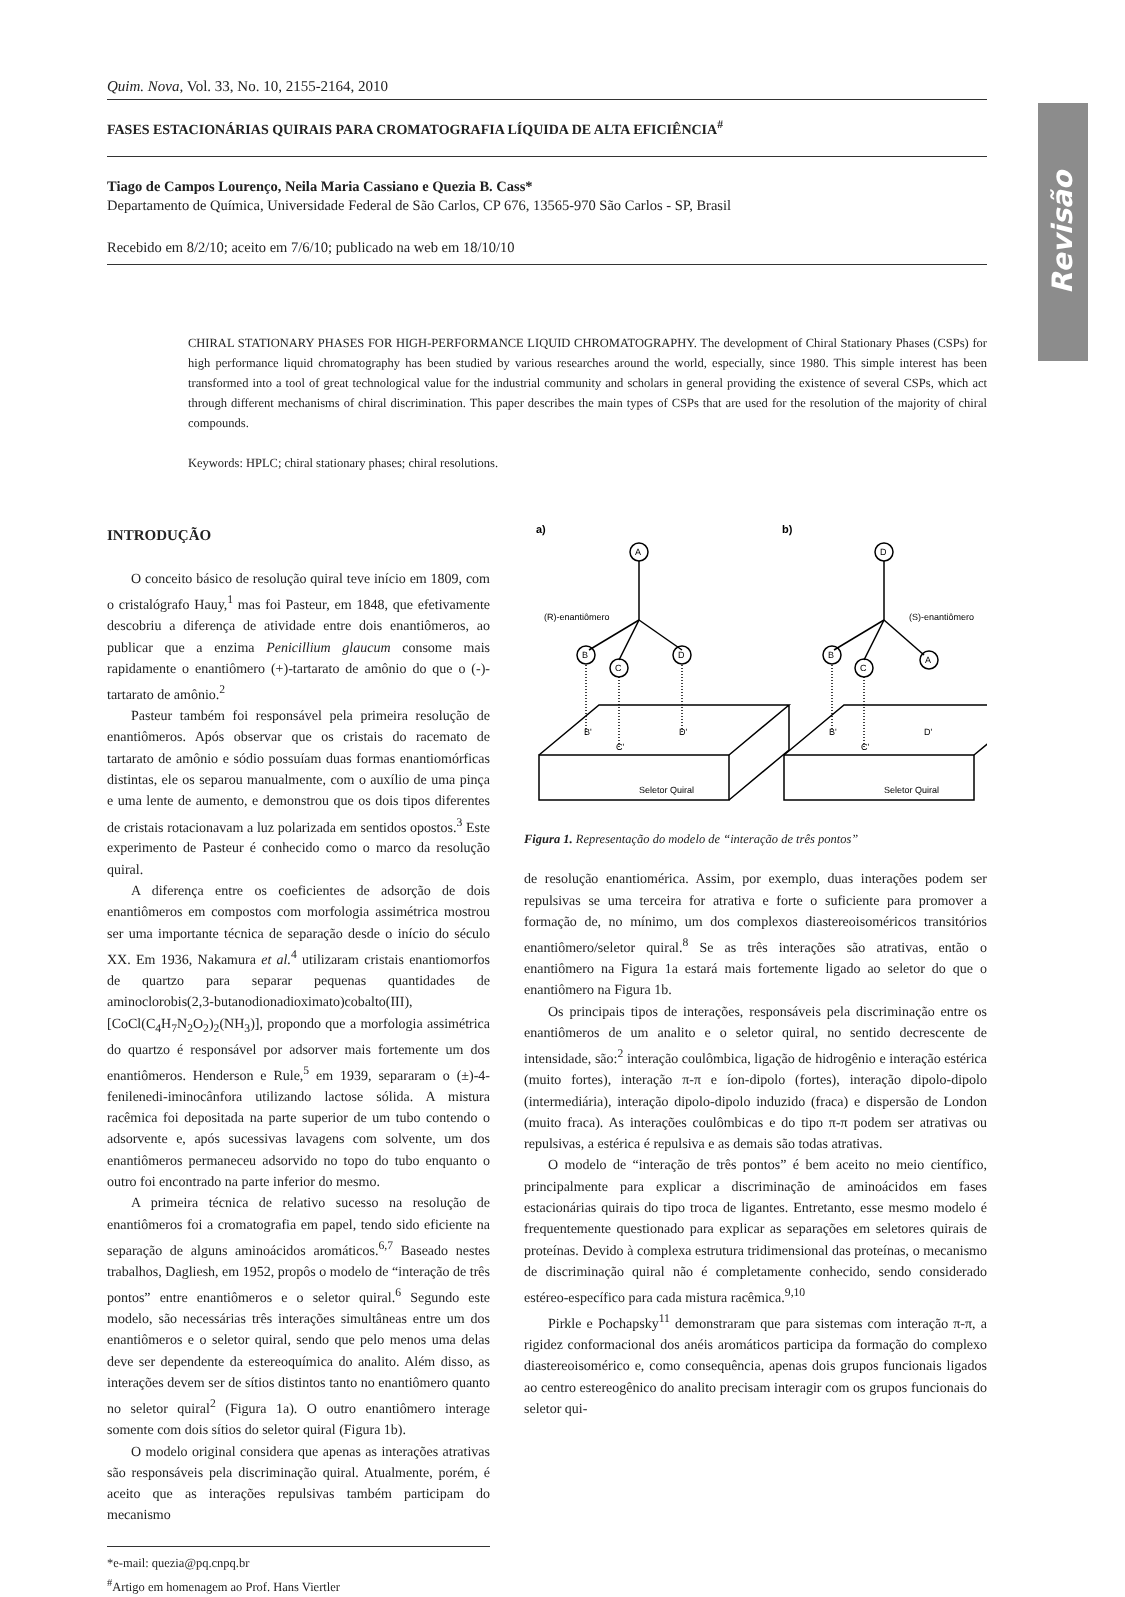Revisão
Quim. Nova, Vol. 33, No. 10, 2155-2164, 2010
FASES ESTACIONÁRIAS QUIRAIS PARA CROMATOGRAFIA LÍQUIDA DE ALTA EFICIÊNCIA<sup>#</sup>
Tiago de Campos Lourenço, Neila Maria Cassiano e Quezia B. Cass*
Departamento de Química, Universidade Federal de São Carlos, CP 676, 13565-970 São Carlos - SP, Brasil
Recebido em 8/2/10; aceito em 7/6/10; publicado na web em 18/10/10
CHIRAL STATIONARY PHASES FOR HIGH-PERFORMANCE LIQUID CHROMATOGRAPHY. The development of Chiral Stationary Phases (CSPs) for high performance liquid chromatography has been studied by various researches around the world, especially, since 1980. This simple interest has been transformed into a tool of great technological value for the industrial community and scholars in general providing the existence of several CSPs, which act through different mechanisms of chiral discrimination. This paper describes the main types of CSPs that are used for the resolution of the majority of chiral compounds.
Keywords: HPLC; chiral stationary phases; chiral resolutions.
INTRODUÇÃO
O conceito básico de resolução quiral teve início em 1809, com o cristalógrafo Hauy,<sup>1</sup> mas foi Pasteur, em 1848, que efetivamente descobriu a diferença de atividade entre dois enantiômeros, ao publicar que a enzima Penicillium glaucum consome mais rapidamente o enantiômero (+)-tartarato de amônio do que o (-)-tartarato de amônio.<sup>2</sup>
Pasteur também foi responsável pela primeira resolução de enantiômeros. Após observar que os cristais do racemato de tartarato de amônio e sódio possuíam duas formas enantiomórficas distintas, ele os separou manualmente, com o auxílio de uma pinça e uma lente de aumento, e demonstrou que os dois tipos diferentes de cristais rotacionavam a luz polarizada em sentidos opostos.<sup>3</sup> Este experimento de Pasteur é conhecido como o marco da resolução quiral.
A diferença entre os coeficientes de adsorção de dois enantiômeros em compostos com morfologia assimétrica mostrou ser uma importante técnica de separação desde o início do século XX. Em 1936, Nakamura et al.<sup>4</sup> utilizaram cristais enantiomorfos de quartzo para separar pequenas quantidades de aminoclorobis(2,3-butanodionadioximato)cobalto(III), [CoCl(C<sub>4</sub>H<sub>7</sub>N<sub>2</sub>O<sub>2</sub>)<sub>2</sub>(NH<sub>3</sub>)], propondo que a morfologia assimétrica do quartzo é responsável por adsorver mais fortemente um dos enantiômeros. Henderson e Rule,<sup>5</sup> em 1939, separaram o (±)-4-fenilenedi-iminocânfora utilizando lactose sólida. A mistura racêmica foi depositada na parte superior de um tubo contendo o adsorvente e, após sucessivas lavagens com solvente, um dos enantiômeros permaneceu adsorvido no topo do tubo enquanto o outro foi encontrado na parte inferior do mesmo.
A primeira técnica de relativo sucesso na resolução de enantiômeros foi a cromatografia em papel, tendo sido eficiente na separação de alguns aminoácidos aromáticos.<sup>6,7</sup> Baseado nestes trabalhos, Dagliesh, em 1952, propôs o modelo de “interação de três pontos” entre enantiômeros e o seletor quiral.<sup>6</sup> Segundo este modelo, são necessárias três interações simultâneas entre um dos enantiômeros e o seletor quiral, sendo que pelo menos uma delas deve ser dependente da estereoquímica do analito. Além disso, as interações devem ser de sítios distintos tanto no enantiômero quanto no seletor quiral<sup>2</sup> (Figura 1a). O outro enantiômero interage somente com dois sítios do seletor quiral (Figura 1b).
O modelo original considera que apenas as interações atrativas são responsáveis pela discriminação quiral. Atualmente, porém, é aceito que as interações repulsivas também participam do mecanismo
*e-mail: quezia@pq.cnpq.br
<sup>#</sup> Artigo em homenagem ao Prof. Hans Viertler
a)
b)
A
B
C
D
D
B
C
A
(R)-enantiômero
(S)-enantiômero
B'
C'
D'
B'
C'
D'
Seletor Quiral
Seletor Quiral
Figura 1. Representação do modelo de “interação de três pontos”
de resolução enantiomérica. Assim, por exemplo, duas interações podem ser repulsivas se uma terceira for atrativa e forte o suficiente para promover a formação de, no mínimo, um dos complexos diastereoisoméricos transitórios enantiômero/seletor quiral.<sup>8</sup> Se as três interações são atrativas, então o enantiômero na Figura 1a estará mais fortemente ligado ao seletor do que o enantiômero na Figura 1b.
Os principais tipos de interações, responsáveis pela discriminação entre os enantiômeros de um analito e o seletor quiral, no sentido decrescente de intensidade, são:<sup>2</sup> interação coulômbica, ligação de hidrogênio e interação estérica (muito fortes), interação π-π e íon-dipolo (fortes), interação dipolo-dipolo (intermediária), interação dipolo-dipolo induzido (fraca) e dispersão de London (muito fraca). As interações coulômbicas e do tipo π-π podem ser atrativas ou repulsivas, a estérica é repulsiva e as demais são todas atrativas.
O modelo de “interação de três pontos” é bem aceito no meio científico, principalmente para explicar a discriminação de aminoácidos em fases estacionárias quirais do tipo troca de ligantes. Entretanto, esse mesmo modelo é frequentemente questionado para explicar as separações em seletores quirais de proteínas. Devido à complexa estrutura tridimensional das proteínas, o mecanismo de discriminação quiral não é completamente conhecido, sendo considerado estéreo-específico para cada mistura racêmica.<sup>9,10</sup>
Pirkle e Pochapsky<sup>11</sup> demonstraram que para sistemas com interação π-π, a rigidez conformacional dos anéis aromáticos participa da formação do complexo diastereoisomérico e, como consequência, apenas dois grupos funcionais ligados ao centro estereogênico do analito precisam interagir com os grupos funcionais do seletor qui-